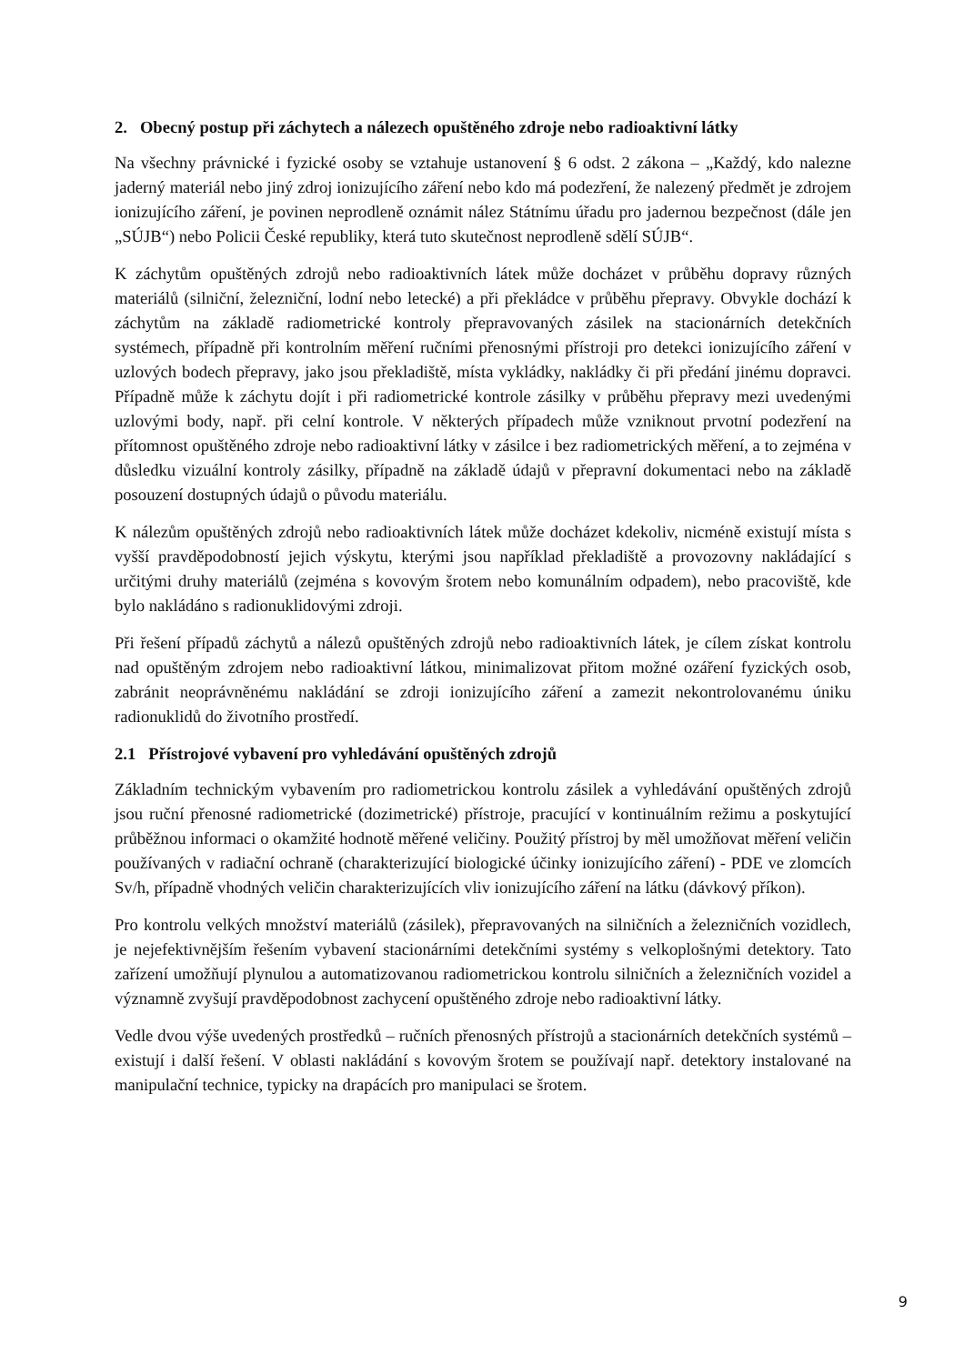2. Obecný postup při záchytech a nálezech opuštěného zdroje nebo radioaktivní látky
Na všechny právnické i fyzické osoby se vztahuje ustanovení § 6 odst. 2 zákona – „Každý, kdo nalezne jaderný materiál nebo jiný zdroj ionizujícího záření nebo kdo má podezření, že nalezený předmět je zdrojem ionizujícího záření, je povinen neprodleně oznámit nález Státnímu úřadu pro jadernou bezpečnost (dále jen „SÚJB“) nebo Policii České republiky, která tuto skutečnost neprodleně sdělí SÚJB“.
K záchytům opuštěných zdrojů nebo radioaktivních látek může docházet v průběhu dopravy různých materiálů (silniční, železniční, lodní nebo letecké) a při překládce v průběhu přepravy. Obvykle dochází k záchytům na základě radiometrické kontroly přepravovaných zásilek na stacionárních detekčních systémech, případně při kontrolním měření ručními přenosnými přístroji pro detekci ionizujícího záření v uzlových bodech přepravy, jako jsou překladiště, místa vykládky, nakládky či při předání jinému dopravci. Případně může k záchytu dojít i při radiometrické kontrole zásilky v průběhu přepravy mezi uvedenými uzlovými body, např. při celní kontrole. V některých případech může vzniknout prvotní podezření na přítomnost opuštěného zdroje nebo radioaktivní látky v zásilce i bez radiometrických měření, a to zejména v důsledku vizuální kontroly zásilky, případně na základě údajů v přepravní dokumentaci nebo na základě posouzení dostupných údajů o původu materiálu.
K nálezům opuštěných zdrojů nebo radioaktivních látek může docházet kdekoliv, nicméně existují místa s vyšší pravděpodobností jejich výskytu, kterými jsou například překladiště a provozovny nakládající s určitými druhy materiálů (zejména s kovovým šrotem nebo komunálním odpadem), nebo pracoviště, kde bylo nakládáno s radionuklidovými zdroji.
Při řešení případů záchytů a nálezů opuštěných zdrojů nebo radioaktivních látek, je cílem získat kontrolu nad opuštěným zdrojem nebo radioaktivní látkou, minimalizovat přitom možné ozáření fyzických osob, zabránit neoprávněnému nakládání se zdroji ionizujícího záření a zamezit nekontrolovanému úniku radionuklidů do životního prostředí.
2.1 Přístrojové vybavení pro vyhledávání opuštěných zdrojů
Základním technickým vybavením pro radiometrickou kontrolu zásilek a vyhledávání opuštěných zdrojů jsou ruční přenosné radiometrické (dozimetrické) přístroje, pracující v kontinuálním režimu a poskytující průběžnou informaci o okamžité hodnotě měřené veličiny. Použitý přístroj by měl umožňovat měření veličin používaných v radiační ochraně (charakterizující biologické účinky ionizujícího záření) - PDE ve zlomcích Sv/h, případně vhodných veličin charakterizujících vliv ionizujícího záření na látku (dávkový příkon).
Pro kontrolu velkých množství materiálů (zásilek), přepravovaných na silničních a železničních vozidlech, je nejefektivnějším řešením vybavení stacionárními detekčními systémy s velkoplošnými detektory. Tato zařízení umožňují plynulou a automatizovanou radiometrickou kontrolu silničních a železničních vozidel a významně zvyšují pravděpodobnost zachycení opuštěného zdroje nebo radioaktivní látky.
Vedle dvou výše uvedených prostředků – ručních přenosných přístrojů a stacionárních detekčních systémů – existují i další řešení. V oblasti nakládání s kovovým šrotem se používají např. detektory instalované na manipulační technice, typicky na drapácích pro manipulaci se šrotem.
9